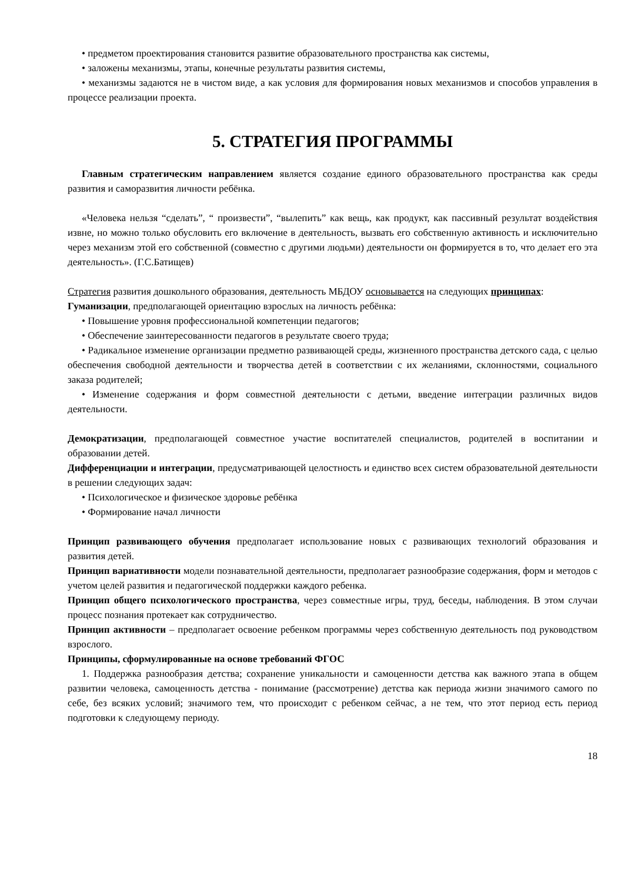• предметом проектирования становится развитие образовательного пространства как системы,
• заложены механизмы, этапы, конечные результаты развития системы,
• механизмы задаются не в чистом виде, а как условия для формирования новых механизмов и способов управления в процессе реализации проекта.
5. СТРАТЕГИЯ ПРОГРАММЫ
Главным стратегическим направлением является создание единого образовательного пространства как среды развития и саморазвития личности ребёнка.
«Человека нельзя “сделать”, “ произвести”, “вылепить” как вещь, как продукт, как пассивный результат воздействия извне, но можно только обусловить его включение в деятельность, вызвать его собственную активность и исключительно через механизм этой его собственной (совместно с другими людьми) деятельности он формируется в то, что делает его эта деятельность». (Г.С.Батищев)
Стратегия развития дошкольного образования, деятельность МБДОУ основывается на следующих принципах:
Гуманизации, предполагающей ориентацию взрослых на личность ребёнка:
• Повышение уровня профессиональной компетенции педагогов;
• Обеспечение заинтересованности педагогов в результате своего труда;
• Радикальное изменение организации предметно развивающей среды, жизненного пространства детского сада, с целью обеспечения свободной деятельности и творчества детей в соответствии с их желаниями, склонностями, социального заказа родителей;
• Изменение содержания и форм совместной деятельности с детьми, введение интеграции различных видов деятельности.
Демократизации, предполагающей совместное участие воспитателей специалистов, родителей в воспитании и образовании детей.
Дифференциации и интеграции, предусматривающей целостность и единство всех систем образовательной деятельности в решении следующих задач:
• Психологическое и физическое здоровье ребёнка
• Формирование начал личности
Принцип развивающего обучения предполагает использование новых с развивающих технологий образования и развития детей.
Принцип вариативности модели познавательной деятельности, предполагает разнообразие содержания, форм и методов с учетом целей развития и педагогической поддержки каждого ребенка.
Принцип общего психологического пространства, через совместные игры, труд, беседы, наблюдения. В этом случаи процесс познания протекает как сотрудничество.
Принцип активности – предполагает освоение ребенком программы через собственную деятельность под руководством взрослого.
Принципы, сформулированные на основе требований ФГОС
1. Поддержка разнообразия детства; сохранение уникальности и самоценности детства как важного этапа в общем развитии человека, самоценность детства - понимание (рассмотрение) детства как периода жизни значимого самого по себе, без всяких условий; значимого тем, что происходит с ребенком сейчас, а не тем, что этот период есть период подготовки к следующему периоду.
18